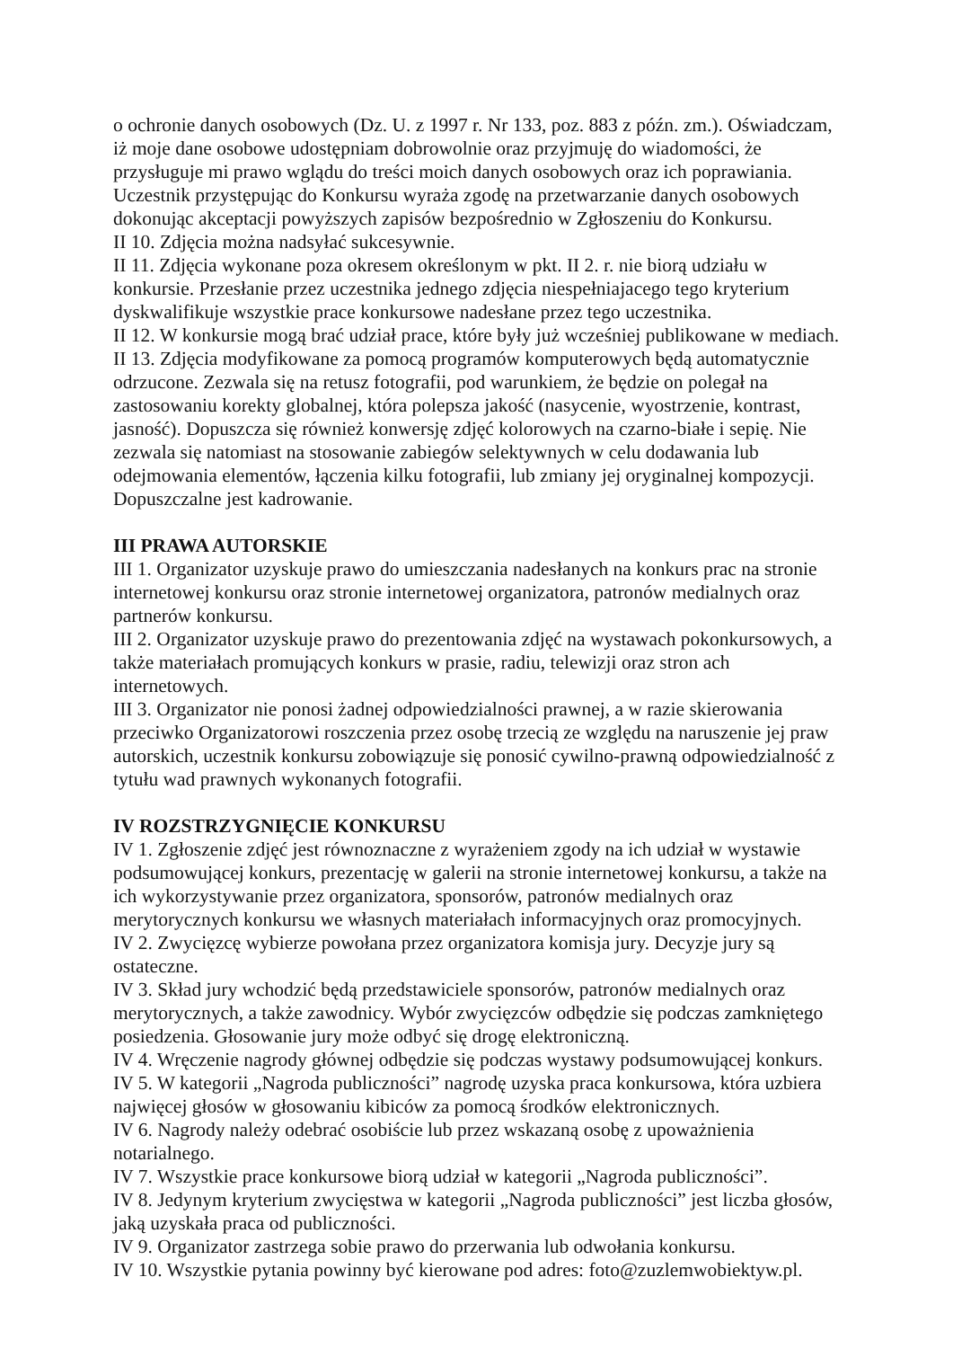o ochronie danych osobowych (Dz. U. z 1997 r. Nr 133, poz. 883 z późn. zm.). Oświadczam, iż moje dane osobowe udostępniam dobrowolnie oraz przyjmuję do wiadomości, że przysługuje mi prawo wglądu do treści moich danych osobowych oraz ich poprawiania. Uczestnik przystępując do Konkursu wyraża zgodę na przetwarzanie danych osobowych dokonując akceptacji powyższych zapisów bezpośrednio w Zgłoszeniu do Konkursu.
II 10. Zdjęcia można nadsyłać sukcesywnie.
II 11. Zdjęcia wykonane poza okresem określonym w pkt. II 2. r. nie biorą udziału w konkursie. Przesłanie przez uczestnika jednego zdjęcia niespełniajacego tego kryterium dyskwalifikuje wszystkie prace konkursowe nadesłane przez tego uczestnika.
II 12. W konkursie mogą brać udział prace, które były już wcześniej publikowane w mediach.
II 13. Zdjęcia modyfikowane za pomocą programów komputerowych będą automatycznie odrzucone. Zezwala się na retusz fotografii, pod warunkiem, że będzie on polegał na zastosowaniu korekty globalnej, która polepsza jakość (nasycenie, wyostrzenie, kontrast, jasność). Dopuszcza się również konwersję zdjęć kolorowych na czarno-białe i sepię. Nie zezwala się natomiast na stosowanie zabiegów selektywnych w celu dodawania lub odejmowania elementów, łączenia kilku fotografii, lub zmiany jej oryginalnej kompozycji. Dopuszczalne jest kadrowanie.
III PRAWA AUTORSKIE
III 1. Organizator uzyskuje prawo do umieszczania nadesłanych na konkurs prac na stronie internetowej konkursu oraz stronie internetowej organizatora, patronów medialnych oraz partnerów konkursu.
III 2. Organizator uzyskuje prawo do prezentowania zdjęć na wystawach pokonkursowych, a także materiałach promujących konkurs w prasie, radiu, telewizji oraz stron ach internetowych.
III 3. Organizator nie ponosi żadnej odpowiedzialności prawnej, a w razie skierowania przeciwko Organizatorowi roszczenia przez osobę trzecią ze względu na naruszenie jej praw autorskich, uczestnik konkursu zobowiązuje się ponosić cywilno-prawną odpowiedzialność z tytułu wad prawnych wykonanych fotografii.
IV ROZSTRZYGNIĘCIE KONKURSU
IV 1. Zgłoszenie zdjęć jest równoznaczne z wyrażeniem zgody na ich udział w wystawie podsumowującej konkurs, prezentację w galerii na stronie internetowej konkursu, a także na ich wykorzystywanie przez organizatora, sponsorów, patronów medialnych oraz merytorycznych konkursu we własnych materiałach informacyjnych oraz promocyjnych.
IV 2. Zwycięzcę wybierze powołana przez organizatora komisja jury. Decyzje jury są ostateczne.
IV 3. Skład jury wchodzić będą przedstawiciele sponsorów, patronów medialnych oraz merytorycznych, a także zawodnicy. Wybór zwycięzców odbędzie się podczas zamkniętego posiedzenia. Głosowanie jury może odbyć się drogę elektroniczną.
IV 4. Wręczenie nagrody głównej odbędzie się podczas wystawy podsumowującej konkurs.
IV 5. W kategorii „Nagroda publiczności” nagrodę uzyska praca konkursowa, która uzbiera najwięcej głosów w głosowaniu kibiców za pomocą środków elektronicznych.
IV 6. Nagrody należy odebrać osobiście lub przez wskazaną osobę z upoważnienia notarialnego.
IV 7. Wszystkie prace konkursowe biorą udział w kategorii „Nagroda publiczności”.
IV 8. Jedynym kryterium zwycięstwa w kategorii „Nagroda publiczności” jest liczba głosów, jaką uzyskała praca od publiczności.
IV 9. Organizator zastrzega sobie prawo do przerwania lub odwołania konkursu.
IV 10. Wszystkie pytania powinny być kierowane pod adres: foto@zuzlemwobiektyw.pl.